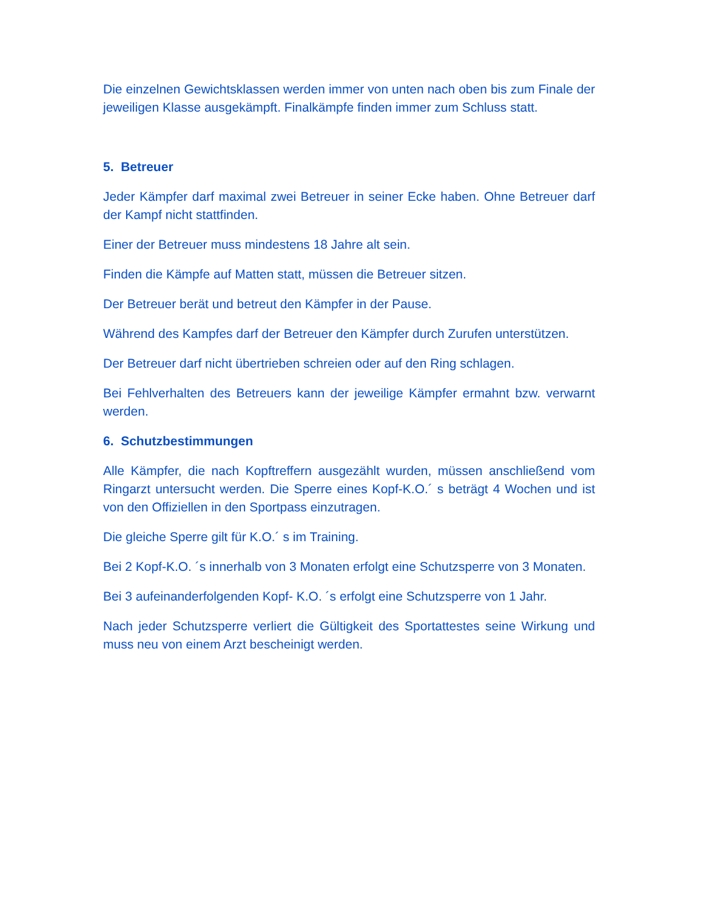Die einzelnen Gewichtsklassen werden immer von unten nach oben bis zum Finale der jeweiligen Klasse ausgekämpft. Finalkämpfe finden immer zum Schluss statt.
5. Betreuer
Jeder Kämpfer darf maximal zwei Betreuer in seiner Ecke haben. Ohne Betreuer darf der Kampf nicht stattfinden.
Einer der Betreuer muss mindestens 18 Jahre alt sein.
Finden die Kämpfe auf Matten statt, müssen die Betreuer sitzen.
Der Betreuer berät und betreut den Kämpfer in der Pause.
Während des Kampfes darf der Betreuer den Kämpfer durch Zurufen unterstützen.
Der Betreuer darf nicht übertrieben schreien oder auf den Ring schlagen.
Bei Fehlverhalten des Betreuers kann der jeweilige Kämpfer ermahnt bzw. verwarnt werden.
6. Schutzbestimmungen
Alle Kämpfer, die nach Kopftreffern ausgezählt wurden, müssen anschließend vom Ringarzt untersucht werden. Die Sperre eines Kopf-K.O.´ s beträgt 4 Wochen und ist von den Offiziellen in den Sportpass einzutragen.
Die gleiche Sperre gilt für K.O.´ s im Training.
Bei 2 Kopf-K.O. ´s innerhalb von 3 Monaten erfolgt eine Schutzsperre von 3 Monaten.
Bei 3 aufeinanderfolgenden Kopf- K.O. ´s erfolgt eine Schutzsperre von 1 Jahr.
Nach jeder Schutzsperre verliert die Gültigkeit des Sportattestes seine Wirkung und muss neu von einem Arzt bescheinigt werden.